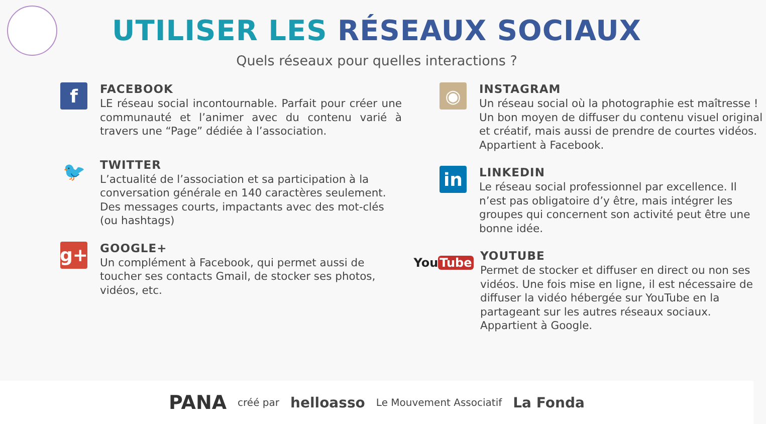UTILISER LES RÉSEAUX SOCIAUX
Quels réseaux pour quelles interactions ?
f
FACEBOOK
LE réseau social incontournable. Parfait pour créer une communauté et l’animer avec du contenu varié à travers une “Page” dédiée à l’association.
🐦
TWITTER
L’actualité de l’association et sa participation à la conversation générale en 140 caractères seulement. Des messages courts, impactants avec des mot-clés (ou hashtags)
g+
GOOGLE+
Un complément à Facebook, qui permet aussi de toucher ses contacts Gmail, de stocker ses photos, vidéos, etc.
◉
INSTAGRAM
Un réseau social où la photographie est maîtresse ! Un bon moyen de diffuser du contenu visuel original et créatif, mais aussi de prendre de courtes vidéos.
Appartient à Facebook.
in
LINKEDIN
Le réseau social professionnel par excellence. Il n’est pas obligatoire d’y être, mais intégrer les groupes qui concernent son activité peut être une bonne idée.
You Tube
YOUTUBE
Permet de stocker et diffuser en direct ou non ses vidéos. Une fois mise en ligne, il est nécessaire de diffuser la vidéo hébergée sur YouTube en la partageant sur les autres réseaux sociaux.
Appartient à Google.
PANA créé par helloasso Le Mouvement Associatif La Fonda